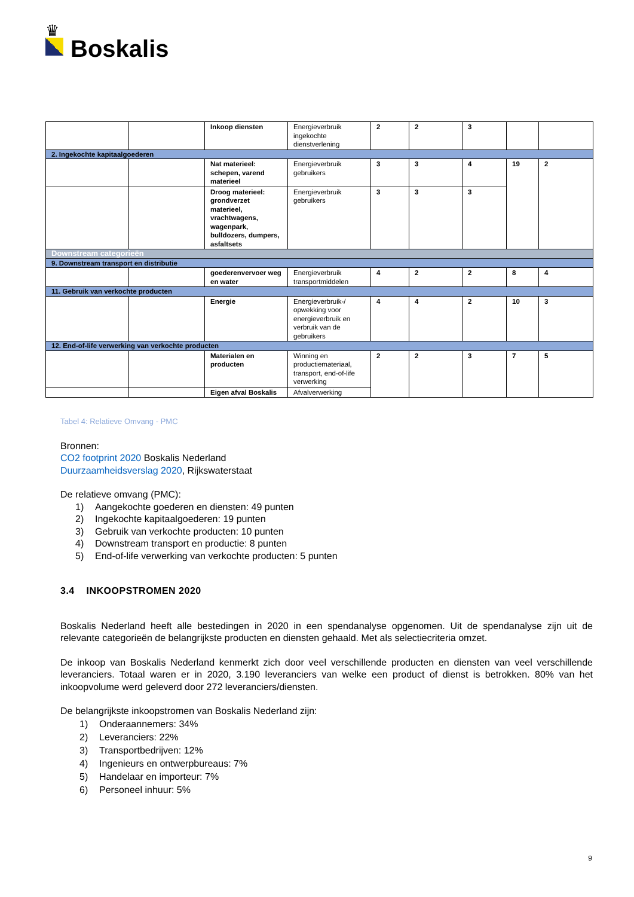♛
Boskalis
| | | Inkoop diensten | Energieverbruik ingekochte dienstverlening | 2 | 2 | 3 | | |
| 2. Ingekochte kapitaalgoederen | | | | | | | | |
| | | Nat materieel: schepen, varend materieel | Energieverbruik gebruikers | 3 | 3 | 4 | 19 | 2 |
| | | Droog materieel: grondverzet materieel, vrachtwagens, wagenpark, bulldozers, dumpers, asfaltsets | Energieverbruik gebruikers | 3 | 3 | 3 | | |
| Downstream categorieën | | | | | | | | |
| 9. Downstream transport en distributie | | | | | | | | |
| | | goederenvervoer weg en water | Energieverbruik transportmiddelen | 4 | 2 | 2 | 8 | 4 |
| 11. Gebruik van verkochte producten | | | | | | | | |
| | | Energie | Energieverbruik-/ opwekking voor energieverbruik en verbruik van de gebruikers | 4 | 4 | 2 | 10 | 3 |
| 12. End-of-life verwerking van verkochte producten | | | | | | | | |
| | | Materialen en producten | Winning en productiemateriaal, transport, end-of-life verwerking | 2 | 2 | 3 | 7 | 5 |
| | | Eigen afval Boskalis | Afvalverwerking | | | | | |
Tabel 4: Relatieve Omvang - PMC
Bronnen:
CO2 footprint 2020 Boskalis Nederland
Duurzaamheidsverslag 2020, Rijkswaterstaat
De relatieve omvang (PMC):
1) Aangekochte goederen en diensten: 49 punten
2) Ingekochte kapitaalgoederen: 19 punten
3) Gebruik van verkochte producten: 10 punten
4) Downstream transport en productie: 8 punten
5) End-of-life verwerking van verkochte producten: 5 punten
3.4 INKOOPSTROMEN 2020
Boskalis Nederland heeft alle bestedingen in 2020 in een spendanalyse opgenomen. Uit de spendanalyse zijn uit de relevante categorieën de belangrijkste producten en diensten gehaald. Met als selectiecriteria omzet.
De inkoop van Boskalis Nederland kenmerkt zich door veel verschillende producten en diensten van veel verschillende leveranciers. Totaal waren er in 2020, 3.190 leveranciers van welke een product of dienst is betrokken. 80% van het inkoopvolume werd geleverd door 272 leveranciers/diensten.
De belangrijkste inkoopstromen van Boskalis Nederland zijn:
1) Onderaannemers: 34%
2) Leveranciers: 22%
3) Transportbedrijven: 12%
4) Ingenieurs en ontwerpbureaus: 7%
5) Handelaar en importeur: 7%
6) Personeel inhuur: 5%
9